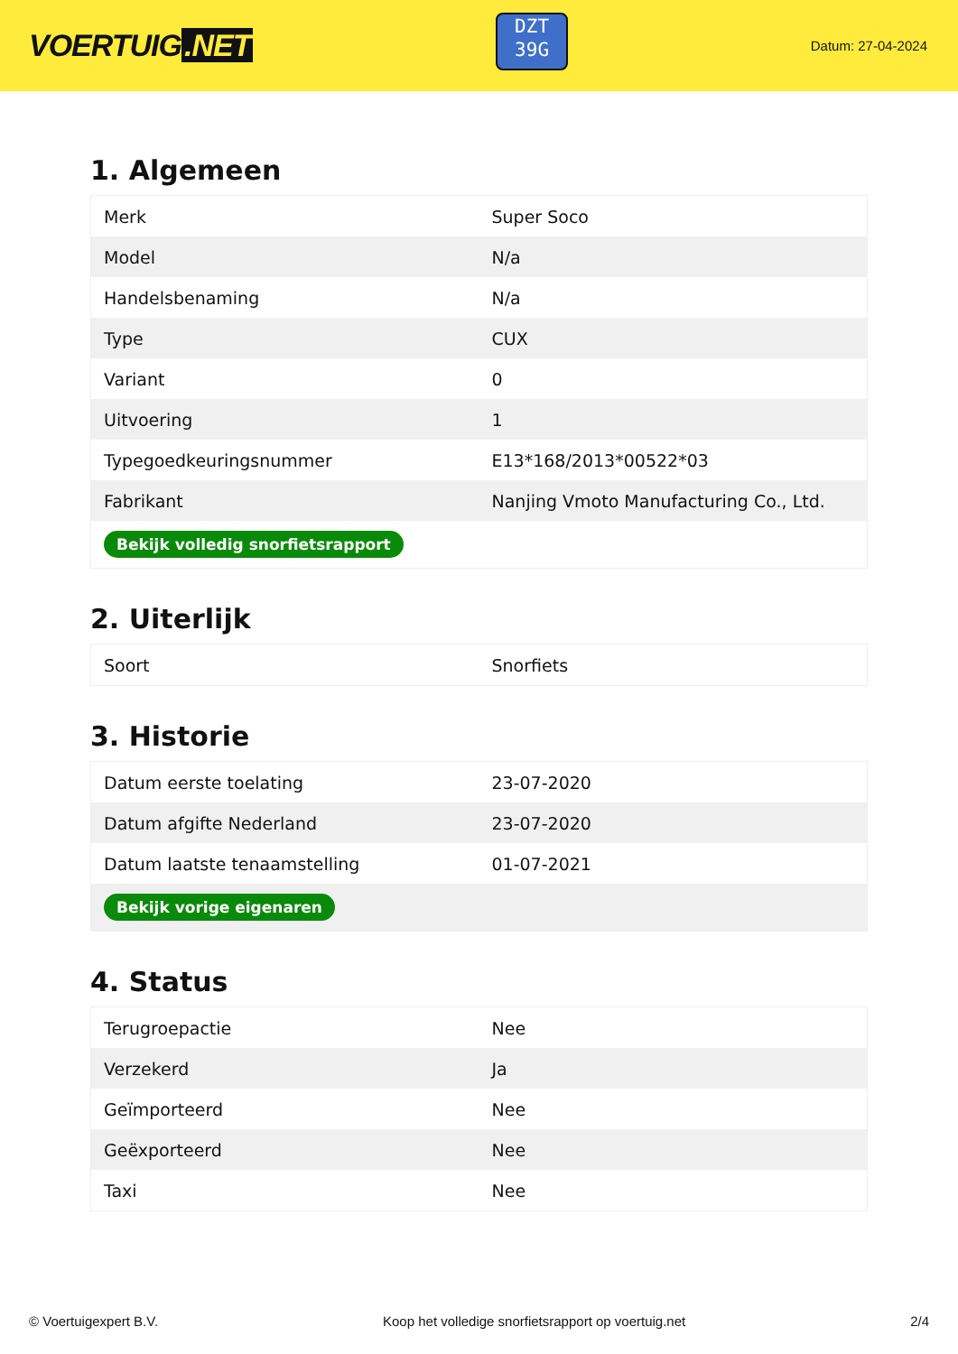VOERTUIG.NET
DZT
39G
Datum: 27-04-2024
1. Algemeen
| Merk | Super Soco |
| Model | N/a |
| Handelsbenaming | N/a |
| Type | CUX |
| Variant | 0 |
| Uitvoering | 1 |
| Typegoedkeuringsnummer | E13*168/2013*00522*03 |
| Fabrikant | Nanjing Vmoto Manufacturing Co., Ltd. |
| Bekijk volledig snorfietsrapport | |
2. Uiterlijk
| Soort | Snorfiets |
3. Historie
| Datum eerste toelating | 23-07-2020 |
| Datum afgifte Nederland | 23-07-2020 |
| Datum laatste tenaamstelling | 01-07-2021 |
| Bekijk vorige eigenaren | |
4. Status
| Terugroepactie | Nee |
| Verzekerd | Ja |
| Geïmporteerd | Nee |
| Geëxporteerd | Nee |
| Taxi | Nee |
© Voertuigexpert B.V. Koop het volledige snorfietsrapport op voertuig.net 2/4